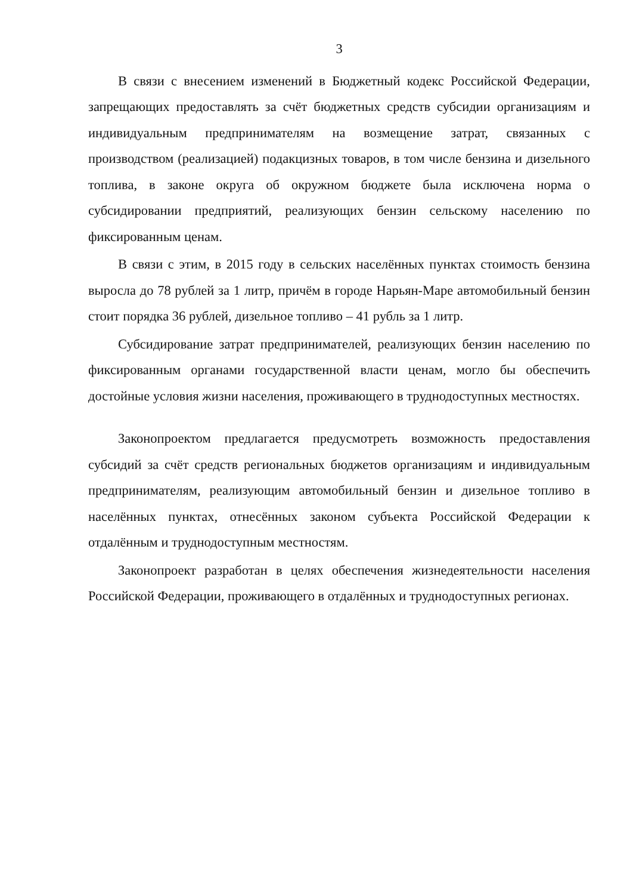3
В связи с внесением изменений в Бюджетный кодекс Российской Федерации, запрещающих предоставлять за счёт бюджетных средств субсидии организациям и индивидуальным предпринимателям на возмещение затрат, связанных с производством (реализацией) подакцизных товаров, в том числе бензина и дизельного топлива, в законе округа об окружном бюджете была исключена норма о субсидировании предприятий, реализующих бензин сельскому населению по фиксированным ценам.
В связи с этим, в 2015 году в сельских населённых пунктах стоимость бензина выросла до 78 рублей за 1 литр, причём в городе Нарьян-Маре автомобильный бензин стоит порядка 36 рублей, дизельное топливо – 41 рубль за 1 литр.
Субсидирование затрат предпринимателей, реализующих бензин населению по фиксированным органами государственной власти ценам, могло бы обеспечить достойные условия жизни населения, проживающего в труднодоступных местностях.
Законопроектом предлагается предусмотреть возможность предоставления субсидий за счёт средств региональных бюджетов организациям и индивидуальным предпринимателям, реализующим автомобильный бензин и дизельное топливо в населённых пунктах, отнесённых законом субъекта Российской Федерации к отдалённым и труднодоступным местностям.
Законопроект разработан в целях обеспечения жизнедеятельности населения Российской Федерации, проживающего в отдалённых и труднодоступных регионах.